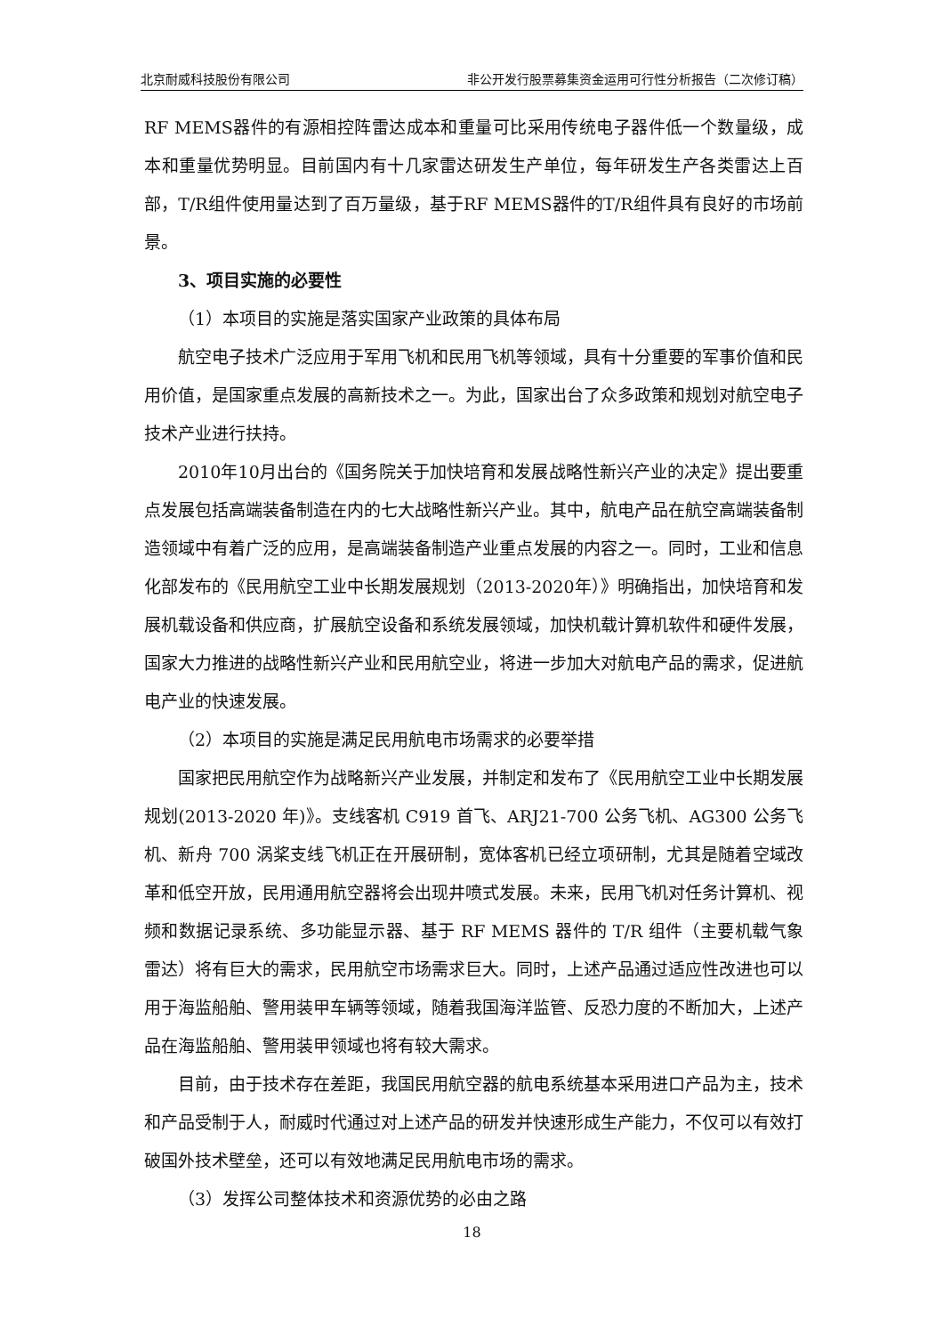北京耐威科技股份有限公司 非公开发行股票募集资金运用可行性分析报告（二次修订稿）
RF MEMS器件的有源相控阵雷达成本和重量可比采用传统电子器件低一个数量级，成本和重量优势明显。目前国内有十几家雷达研发生产单位，每年研发生产各类雷达上百部，T/R组件使用量达到了百万量级，基于RF MEMS器件的T/R组件具有良好的市场前景。
3、项目实施的必要性
（1）本项目的实施是落实国家产业政策的具体布局
航空电子技术广泛应用于军用飞机和民用飞机等领域，具有十分重要的军事价值和民用价值，是国家重点发展的高新技术之一。为此，国家出台了众多政策和规划对航空电子技术产业进行扶持。
2010年10月出台的《国务院关于加快培育和发展战略性新兴产业的决定》提出要重点发展包括高端装备制造在内的七大战略性新兴产业。其中，航电产品在航空高端装备制造领域中有着广泛的应用，是高端装备制造产业重点发展的内容之一。同时，工业和信息化部发布的《民用航空工业中长期发展规划（2013-2020年）》明确指出，加快培育和发展机载设备和供应商，扩展航空设备和系统发展领域，加快机载计算机软件和硬件发展，国家大力推进的战略性新兴产业和民用航空业，将进一步加大对航电产品的需求，促进航电产业的快速发展。
（2）本项目的实施是满足民用航电市场需求的必要举措
国家把民用航空作为战略新兴产业发展，并制定和发布了《民用航空工业中长期发展规划(2013-2020 年)》。支线客机 C919 首飞、ARJ21-700 公务飞机、AG300 公务飞机、新舟 700 涡桨支线飞机正在开展研制，宽体客机已经立项研制，尤其是随着空域改革和低空开放，民用通用航空器将会出现井喷式发展。未来，民用飞机对任务计算机、视频和数据记录系统、多功能显示器、基于 RF MEMS 器件的 T/R 组件（主要机载气象雷达）将有巨大的需求，民用航空市场需求巨大。同时，上述产品通过适应性改进也可以用于海监船舶、警用装甲车辆等领域，随着我国海洋监管、反恐力度的不断加大，上述产品在海监船舶、警用装甲领域也将有较大需求。
目前，由于技术存在差距，我国民用航空器的航电系统基本采用进口产品为主，技术和产品受制于人，耐威时代通过对上述产品的研发并快速形成生产能力，不仅可以有效打破国外技术壁垒，还可以有效地满足民用航电市场的需求。
（3）发挥公司整体技术和资源优势的必由之路
18